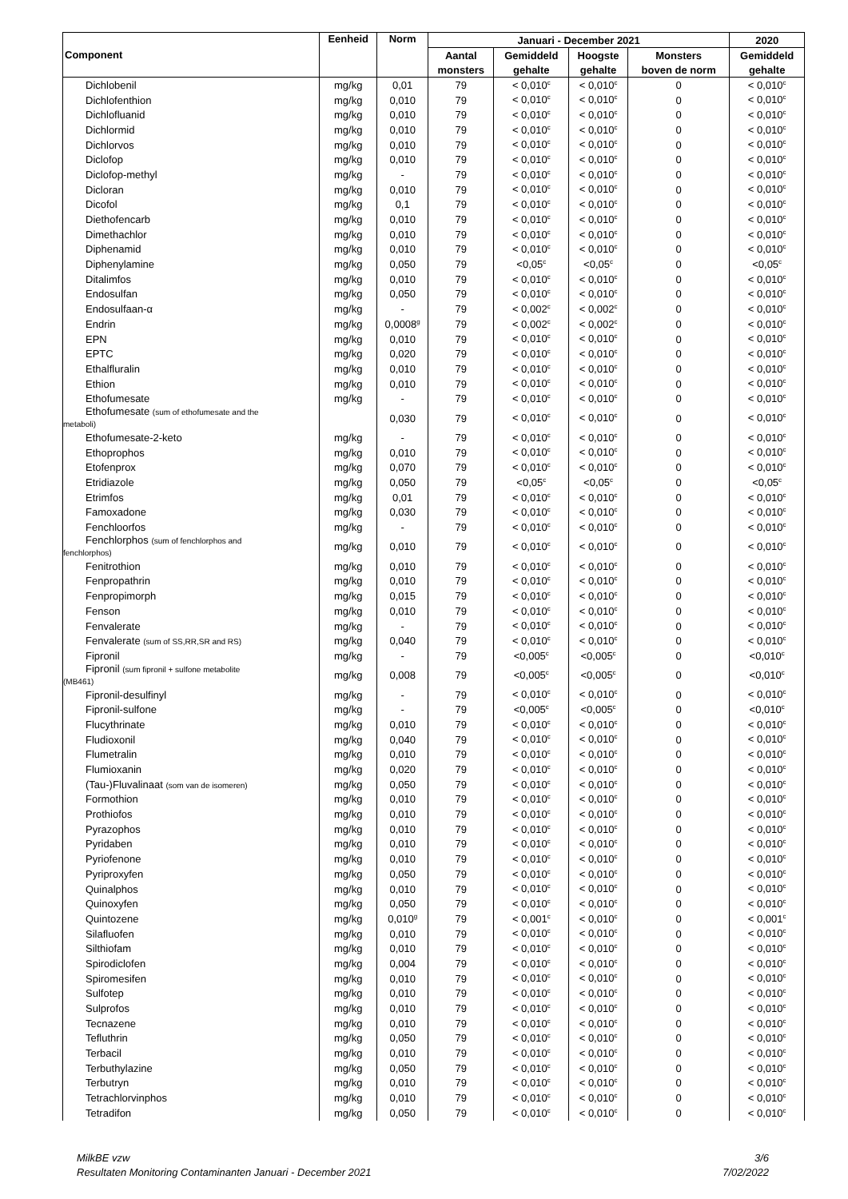| Component | Eenheid | Norm | Januari - December 2021 | | | | 2020 |
| --- | --- | --- | --- | --- | --- | --- | --- |
| | | | Aantal | Gemiddeld | Hoogste | Monsters | Gemiddeld |
| | | | monsters | gehalte | gehalte | boven de norm | gehalte |
| Dichlobenil | mg/kg | 0,01 | 79 | < 0,010<sup>c</sup> | < 0,010<sup>c</sup> | 0 | < 0,010<sup>c</sup> |
| Dichlofenthion | mg/kg | 0,010 | 79 | < 0,010<sup>c</sup> | < 0,010<sup>c</sup> | 0 | < 0,010<sup>c</sup> |
| Dichlofluanid | mg/kg | 0,010 | 79 | < 0,010<sup>c</sup> | < 0,010<sup>c</sup> | 0 | < 0,010<sup>c</sup> |
| Dichlormid | mg/kg | 0,010 | 79 | < 0,010<sup>c</sup> | < 0,010<sup>c</sup> | 0 | < 0,010<sup>c</sup> |
| Dichlorvos | mg/kg | 0,010 | 79 | < 0,010<sup>c</sup> | < 0,010<sup>c</sup> | 0 | < 0,010<sup>c</sup> |
| Diclofop | mg/kg | 0,010 | 79 | < 0,010<sup>c</sup> | < 0,010<sup>c</sup> | 0 | < 0,010<sup>c</sup> |
| Diclofop-methyl | mg/kg | - | 79 | < 0,010<sup>c</sup> | < 0,010<sup>c</sup> | 0 | < 0,010<sup>c</sup> |
| Dicloran | mg/kg | 0,010 | 79 | < 0,010<sup>c</sup> | < 0,010<sup>c</sup> | 0 | < 0,010<sup>c</sup> |
| Dicofol | mg/kg | 0,1 | 79 | < 0,010<sup>c</sup> | < 0,010<sup>c</sup> | 0 | < 0,010<sup>c</sup> |
| Diethofencarb | mg/kg | 0,010 | 79 | < 0,010<sup>c</sup> | < 0,010<sup>c</sup> | 0 | < 0,010<sup>c</sup> |
| Dimethachlor | mg/kg | 0,010 | 79 | < 0,010<sup>c</sup> | < 0,010<sup>c</sup> | 0 | < 0,010<sup>c</sup> |
| Diphenamid | mg/kg | 0,010 | 79 | < 0,010<sup>c</sup> | < 0,010<sup>c</sup> | 0 | < 0,010<sup>c</sup> |
| Diphenylamine | mg/kg | 0,050 | 79 | <0,05<sup>c</sup> | <0,05<sup>c</sup> | 0 | <0,05<sup>c</sup> |
| Ditalimfos | mg/kg | 0,010 | 79 | < 0,010<sup>c</sup> | < 0,010<sup>c</sup> | 0 | < 0,010<sup>c</sup> |
| Endosulfan | mg/kg | 0,050 | 79 | < 0,010<sup>c</sup> | < 0,010<sup>c</sup> | 0 | < 0,010<sup>c</sup> |
| Endosulfaan-α | mg/kg | - | 79 | < 0,002<sup>c</sup> | < 0,002<sup>c</sup> | 0 | < 0,010<sup>c</sup> |
| Endrin | mg/kg | 0,0008<sup>g</sup> | 79 | < 0,002<sup>c</sup> | < 0,002<sup>c</sup> | 0 | < 0,010<sup>c</sup> |
| EPN | mg/kg | 0,010 | 79 | < 0,010<sup>c</sup> | < 0,010<sup>c</sup> | 0 | < 0,010<sup>c</sup> |
| EPTC | mg/kg | 0,020 | 79 | < 0,010<sup>c</sup> | < 0,010<sup>c</sup> | 0 | < 0,010<sup>c</sup> |
| Ethalfluralin | mg/kg | 0,010 | 79 | < 0,010<sup>c</sup> | < 0,010<sup>c</sup> | 0 | < 0,010<sup>c</sup> |
| Ethion | mg/kg | 0,010 | 79 | < 0,010<sup>c</sup> | < 0,010<sup>c</sup> | 0 | < 0,010<sup>c</sup> |
| Ethofumesate | mg/kg | - | 79 | < 0,010<sup>c</sup> | < 0,010<sup>c</sup> | 0 | < 0,010<sup>c</sup> |
| Ethofumesate (sum of ethofumesate and the metaboli) | | 0,030 | 79 | < 0,010<sup>c</sup> | < 0,010<sup>c</sup> | 0 | < 0,010<sup>c</sup> |
| Ethofumesate-2-keto | mg/kg | - | 79 | < 0,010<sup>c</sup> | < 0,010<sup>c</sup> | 0 | < 0,010<sup>c</sup> |
| Ethoprophos | mg/kg | 0,010 | 79 | < 0,010<sup>c</sup> | < 0,010<sup>c</sup> | 0 | < 0,010<sup>c</sup> |
| Etofenprox | mg/kg | 0,070 | 79 | < 0,010<sup>c</sup> | < 0,010<sup>c</sup> | 0 | < 0,010<sup>c</sup> |
| Etridiazole | mg/kg | 0,050 | 79 | <0,05<sup>c</sup> | <0,05<sup>c</sup> | 0 | <0,05<sup>c</sup> |
| Etrimfos | mg/kg | 0,01 | 79 | < 0,010<sup>c</sup> | < 0,010<sup>c</sup> | 0 | < 0,010<sup>c</sup> |
| Famoxadone | mg/kg | 0,030 | 79 | < 0,010<sup>c</sup> | < 0,010<sup>c</sup> | 0 | < 0,010<sup>c</sup> |
| Fenchloorfos | mg/kg | - | 79 | < 0,010<sup>c</sup> | < 0,010<sup>c</sup> | 0 | < 0,010<sup>c</sup> |
| Fenchlorphos (sum of fenchlorphos and fenchlorphos) | mg/kg | 0,010 | 79 | < 0,010<sup>c</sup> | < 0,010<sup>c</sup> | 0 | < 0,010<sup>c</sup> |
| Fenitrothion | mg/kg | 0,010 | 79 | < 0,010<sup>c</sup> | < 0,010<sup>c</sup> | 0 | < 0,010<sup>c</sup> |
| Fenpropathrin | mg/kg | 0,010 | 79 | < 0,010<sup>c</sup> | < 0,010<sup>c</sup> | 0 | < 0,010<sup>c</sup> |
| Fenpropimorph | mg/kg | 0,015 | 79 | < 0,010<sup>c</sup> | < 0,010<sup>c</sup> | 0 | < 0,010<sup>c</sup> |
| Fenson | mg/kg | 0,010 | 79 | < 0,010<sup>c</sup> | < 0,010<sup>c</sup> | 0 | < 0,010<sup>c</sup> |
| Fenvalerate | mg/kg | - | 79 | < 0,010<sup>c</sup> | < 0,010<sup>c</sup> | 0 | < 0,010<sup>c</sup> |
| Fenvalerate (sum of SS,RR,SR and RS) | mg/kg | 0,040 | 79 | < 0,010<sup>c</sup> | < 0,010<sup>c</sup> | 0 | < 0,010<sup>c</sup> |
| Fipronil | mg/kg | - | 79 | <0,005<sup>c</sup> | <0,005<sup>c</sup> | 0 | <0,010<sup>c</sup> |
| Fipronil (sum fipronil + sulfone metabolite (MB461) | mg/kg | 0,008 | 79 | <0,005<sup>c</sup> | <0,005<sup>c</sup> | 0 | <0,010<sup>c</sup> |
| Fipronil-desulfinyl | mg/kg | - | 79 | < 0,010<sup>c</sup> | < 0,010<sup>c</sup> | 0 | < 0,010<sup>c</sup> |
| Fipronil-sulfone | mg/kg | - | 79 | <0,005<sup>c</sup> | <0,005<sup>c</sup> | 0 | <0,010<sup>c</sup> |
| Flucythrinate | mg/kg | 0,010 | 79 | < 0,010<sup>c</sup> | < 0,010<sup>c</sup> | 0 | < 0,010<sup>c</sup> |
| Fludioxonil | mg/kg | 0,040 | 79 | < 0,010<sup>c</sup> | < 0,010<sup>c</sup> | 0 | < 0,010<sup>c</sup> |
| Flumetralin | mg/kg | 0,010 | 79 | < 0,010<sup>c</sup> | < 0,010<sup>c</sup> | 0 | < 0,010<sup>c</sup> |
| Flumioxanin | mg/kg | 0,020 | 79 | < 0,010<sup>c</sup> | < 0,010<sup>c</sup> | 0 | < 0,010<sup>c</sup> |
| (Tau-)Fluvalinaat (som van de isomeren) | mg/kg | 0,050 | 79 | < 0,010<sup>c</sup> | < 0,010<sup>c</sup> | 0 | < 0,010<sup>c</sup> |
| Formothion | mg/kg | 0,010 | 79 | < 0,010<sup>c</sup> | < 0,010<sup>c</sup> | 0 | < 0,010<sup>c</sup> |
| Prothiofos | mg/kg | 0,010 | 79 | < 0,010<sup>c</sup> | < 0,010<sup>c</sup> | 0 | < 0,010<sup>c</sup> |
| Pyrazophos | mg/kg | 0,010 | 79 | < 0,010<sup>c</sup> | < 0,010<sup>c</sup> | 0 | < 0,010<sup>c</sup> |
| Pyridaben | mg/kg | 0,010 | 79 | < 0,010<sup>c</sup> | < 0,010<sup>c</sup> | 0 | < 0,010<sup>c</sup> |
| Pyriofenone | mg/kg | 0,010 | 79 | < 0,010<sup>c</sup> | < 0,010<sup>c</sup> | 0 | < 0,010<sup>c</sup> |
| Pyriproxyfen | mg/kg | 0,050 | 79 | < 0,010<sup>c</sup> | < 0,010<sup>c</sup> | 0 | < 0,010<sup>c</sup> |
| Quinalphos | mg/kg | 0,010 | 79 | < 0,010<sup>c</sup> | < 0,010<sup>c</sup> | 0 | < 0,010<sup>c</sup> |
| Quinoxyfen | mg/kg | 0,050 | 79 | < 0,010<sup>c</sup> | < 0,010<sup>c</sup> | 0 | < 0,010<sup>c</sup> |
| Quintozene | mg/kg | 0,010<sup>g</sup> | 79 | < 0,001<sup>c</sup> | < 0,010<sup>c</sup> | 0 | < 0,001<sup>c</sup> |
| Silafluofen | mg/kg | 0,010 | 79 | < 0,010<sup>c</sup> | < 0,010<sup>c</sup> | 0 | < 0,010<sup>c</sup> |
| Silthiofam | mg/kg | 0,010 | 79 | < 0,010<sup>c</sup> | < 0,010<sup>c</sup> | 0 | < 0,010<sup>c</sup> |
| Spirodiclofen | mg/kg | 0,004 | 79 | < 0,010<sup>c</sup> | < 0,010<sup>c</sup> | 0 | < 0,010<sup>c</sup> |
| Spiromesifen | mg/kg | 0,010 | 79 | < 0,010<sup>c</sup> | < 0,010<sup>c</sup> | 0 | < 0,010<sup>c</sup> |
| Sulfotep | mg/kg | 0,010 | 79 | < 0,010<sup>c</sup> | < 0,010<sup>c</sup> | 0 | < 0,010<sup>c</sup> |
| Sulprofos | mg/kg | 0,010 | 79 | < 0,010<sup>c</sup> | < 0,010<sup>c</sup> | 0 | < 0,010<sup>c</sup> |
| Tecnazene | mg/kg | 0,010 | 79 | < 0,010<sup>c</sup> | < 0,010<sup>c</sup> | 0 | < 0,010<sup>c</sup> |
| Tefluthrin | mg/kg | 0,050 | 79 | < 0,010<sup>c</sup> | < 0,010<sup>c</sup> | 0 | < 0,010<sup>c</sup> |
| Terbacil | mg/kg | 0,010 | 79 | < 0,010<sup>c</sup> | < 0,010<sup>c</sup> | 0 | < 0,010<sup>c</sup> |
| Terbuthylazine | mg/kg | 0,050 | 79 | < 0,010<sup>c</sup> | < 0,010<sup>c</sup> | 0 | < 0,010<sup>c</sup> |
| Terbutryn | mg/kg | 0,010 | 79 | < 0,010<sup>c</sup> | < 0,010<sup>c</sup> | 0 | < 0,010<sup>c</sup> |
| Tetrachlorvinphos | mg/kg | 0,010 | 79 | < 0,010<sup>c</sup> | < 0,010<sup>c</sup> | 0 | < 0,010<sup>c</sup> |
| Tetradifon | mg/kg | 0,050 | 79 | < 0,010<sup>c</sup> | < 0,010<sup>c</sup> | 0 | < 0,010<sup>c</sup> |
MilkBE vzw
Resultaten Monitoring Contaminanten Januari - December 2021
3/6
7/02/2022